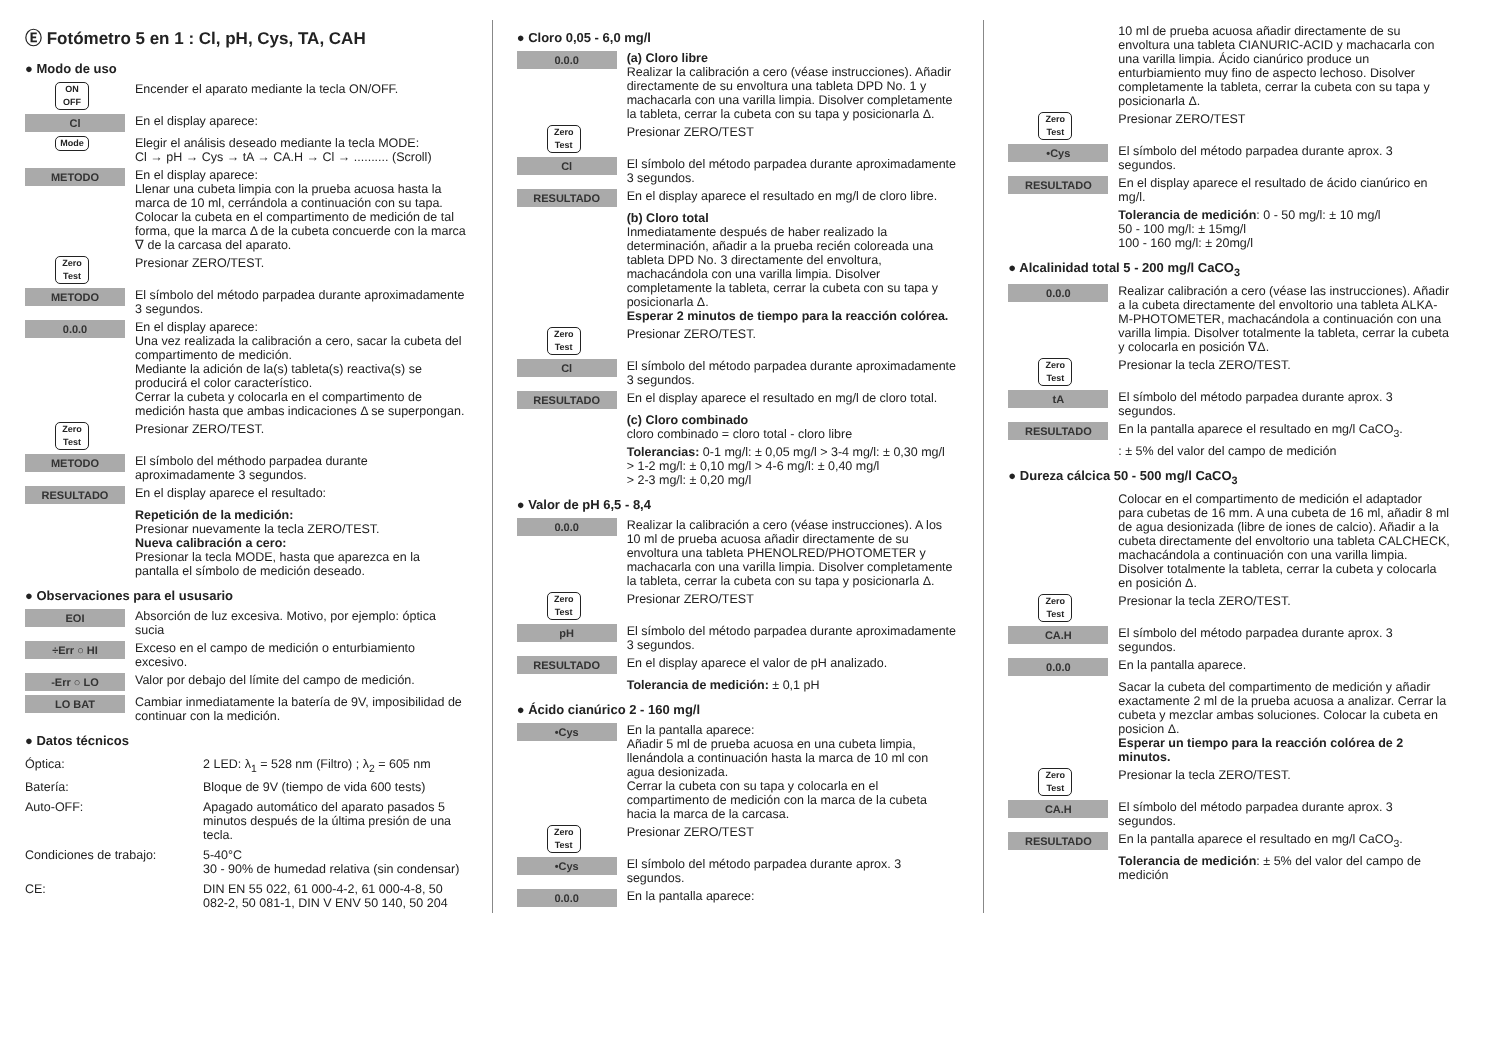Ⓔ Fotómetro 5 en 1 : Cl, pH, Cys, TA, CAH
● Modo de uso
ON
OFF
Encender el aparato mediante la tecla ON/OFF.
Cl
En el display aparece:
Mode
Elegir el análisis deseado mediante la tecla MODE:
Cl → pH → Cys → tA → CA.H → Cl → .......... (Scroll)
METODO
En el display aparece:
Llenar una cubeta limpia con la prueba acuosa hasta la marca de 10 ml, cerrándola a continuación con su tapa. Colocar la cubeta en el compartimento de medición de tal forma, que la marca Δ de la cubeta concuerde con la marca ∇ de la carcasa del aparato.
Zero
Test
Presionar ZERO/TEST.
METODO
El símbolo del método parpadea durante aproximadamente 3 segundos.
0.0.0
En el display aparece:
Una vez realizada la calibración a cero, sacar la cubeta del compartimento de medición.
Mediante la adición de la(s) tableta(s) reactiva(s) se producirá el color característico.
Cerrar la cubeta y colocarla en el compartimento de medición hasta que ambas indicaciones Δ se superpongan.
Zero
Test
Presionar ZERO/TEST.
METODO
El símbolo del méthodo parpadea durante aproximadamente 3 segundos.
RESULTADO
En el display aparece el resultado:
Repetición de la medición:
Presionar nuevamente la tecla ZERO/TEST.
Nueva calibración a cero:
Presionar la tecla MODE, hasta que aparezca en la pantalla el símbolo de medición deseado.
● Observaciones para el ususario
EOI
Absorción de luz excesiva. Motivo, por ejemplo: óptica sucia
÷Err ○ HI
Exceso en el campo de medición o enturbiamiento excesivo.
-Err ○ LO
Valor por debajo del límite del campo de medición.
LO BAT
Cambiar inmediatamente la batería de 9V, imposibilidad de continuar con la medición.
● Datos técnicos
| Óptica: | 2 LED: λ<sub>1</sub> = 528 nm (Filtro) ; λ<sub>2</sub> = 605 nm |
| Batería: | Bloque de 9V (tiempo de vida 600 tests) |
| Auto-OFF: | Apagado automático del aparato pasados 5 minutos después de la última presión de una tecla. |
| Condiciones de trabajo: | 5-40°C 30 - 90% de humedad relativa (sin condensar) |
| CE: | DIN EN 55 022, 61 000-4-2, 61 000-4-8, 50 082-2, 50 081-1, DIN V ENV 50 140, 50 204 |
● Cloro 0,05 - 6,0 mg/l
0.0.0
(a) Cloro libre
Realizar la calibración a cero (véase instrucciones). Añadir directamente de su envoltura una tableta DPD No. 1 y machacarla con una varilla limpia. Disolver completamente la tableta, cerrar la cubeta con su tapa y posicionarla Δ.
Zero
Test
Presionar ZERO/TEST
Cl
El símbolo del método parpadea durante aproximadamente 3 segundos.
RESULTADO
En el display aparece el resultado en mg/l de cloro libre.
(b) Cloro total
Inmediatamente después de haber realizado la determinación, añadir a la prueba recién coloreada una tableta DPD No. 3 directamente del envoltura, machacándola con una varilla limpia. Disolver completamente la tableta, cerrar la cubeta con su tapa y posicionarla Δ.
Esperar 2 minutos de tiempo para la reacción colórea.
Zero
Test
Presionar ZERO/TEST.
Cl
El símbolo del método parpadea durante aproximadamente 3 segundos.
RESULTADO
En el display aparece el resultado en mg/l de cloro total.
(c) Cloro combinado
cloro combinado = cloro total - cloro libre
Tolerancias: 0-1 mg/l: ± 0,05 mg/l > 3-4 mg/l: ± 0,30 mg/l
> 1-2 mg/l: ± 0,10 mg/l > 4-6 mg/l: ± 0,40 mg/l
> 2-3 mg/l: ± 0,20 mg/l
● Valor de pH 6,5 - 8,4
0.0.0
Realizar la calibración a cero (véase instrucciones). A los 10 ml de prueba acuosa añadir directamente de su envoltura una tableta PHENOLRED/PHOTOMETER y machacarla con una varilla limpia. Disolver completamente la tableta, cerrar la cubeta con su tapa y posicionarla Δ.
Zero
Test
Presionar ZERO/TEST
pH
El símbolo del método parpadea durante aproximadamente 3 segundos.
RESULTADO
En el display aparece el valor de pH analizado.
Tolerancia de medición: ± 0,1 pH
● Ácido cianúrico 2 - 160 mg/l
•Cys
En la pantalla aparece:
Añadir 5 ml de prueba acuosa en una cubeta limpia, llenándola a continuación hasta la marca de 10 ml con agua desionizada.
Cerrar la cubeta con su tapa y colocarla en el compartimento de medición con la marca de la cubeta hacia la marca de la carcasa.
Zero
Test
Presionar ZERO/TEST
•Cys
El símbolo del método parpadea durante aprox. 3 segundos.
0.0.0
En la pantalla aparece:
10 ml de prueba acuosa añadir directamente de su envoltura una tableta CIANURIC-ACID y machacarla con una varilla limpia. Ácido cianúrico produce un enturbiamiento muy fino de aspecto lechoso. Disolver completamente la tableta, cerrar la cubeta con su tapa y posicionarla Δ.
Zero
Test
Presionar ZERO/TEST
•Cys
El símbolo del método parpadea durante aprox. 3 segundos.
RESULTADO
En el display aparece el resultado de ácido cianúrico en mg/l.
Tolerancia de medición: 0 - 50 mg/l: ± 10 mg/l
50 - 100 mg/l: ± 15mg/l
100 - 160 mg/l: ± 20mg/l
● Alcalinidad total 5 - 200 mg/l CaCO<sub>3</sub>
0.0.0
Realizar calibración a cero (véase las instrucciones). Añadir a la cubeta directamente del envoltorio una tableta ALKA-M-PHOTOMETER, machacándola a continuación con una varilla limpia. Disolver totalmente la tableta, cerrar la cubeta y colocarla en posición ∇Δ.
Zero
Test
Presionar la tecla ZERO/TEST.
tA
El símbolo del método parpadea durante aprox. 3 segundos.
RESULTADO
En la pantalla aparece el resultado en mg/l CaCO<sub>3</sub>.
: ± 5% del valor del campo de medición
● Dureza cálcica 50 - 500 mg/l CaCO<sub>3</sub>
Colocar en el compartimento de medición el adaptador para cubetas de 16 mm. A una cubeta de 16 ml, añadir 8 ml de agua desionizada (libre de iones de calcio). Añadir a la cubeta directamente del envoltorio una tableta CALCHECK, machacándola a continuación con una varilla limpia. Disolver totalmente la tableta, cerrar la cubeta y colocarla en posición Δ.
Zero
Test
Presionar la tecla ZERO/TEST.
CA.H
El símbolo del método parpadea durante aprox. 3 segundos.
0.0.0
En la pantalla aparece.
Sacar la cubeta del compartimento de medición y añadir exactamente 2 ml de la prueba acuosa a analizar. Cerrar la cubeta y mezclar ambas soluciones. Colocar la cubeta en posicion Δ.
Esperar un tiempo para la reacción colórea de 2 minutos.
Zero
Test
Presionar la tecla ZERO/TEST.
CA.H
El símbolo del método parpadea durante aprox. 3 segundos.
RESULTADO
En la pantalla aparece el resultado en mg/l CaCO<sub>3</sub>.
Tolerancia de medición: ± 5% del valor del campo de medición